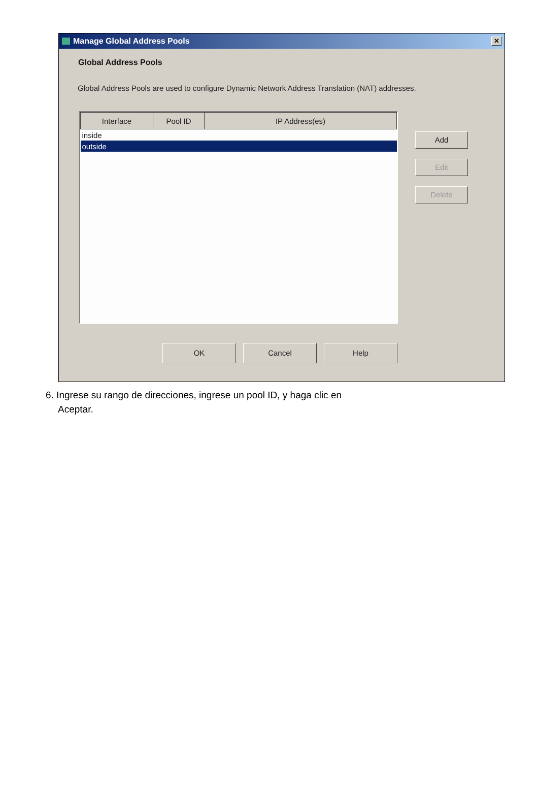Manage Global Address Pools ✕
Global Address Pools
Global Address Pools are used to configure Dynamic Network Address Translation (NAT) addresses.
| Interface | Pool ID | IP Address(es) |
| --- | --- | --- |
| inside | | |
| outside | | |
Add
Edit
Delete
OK Cancel Help
6. Ingrese su rango de direcciones, ingrese un pool ID, y haga clic en
Aceptar.